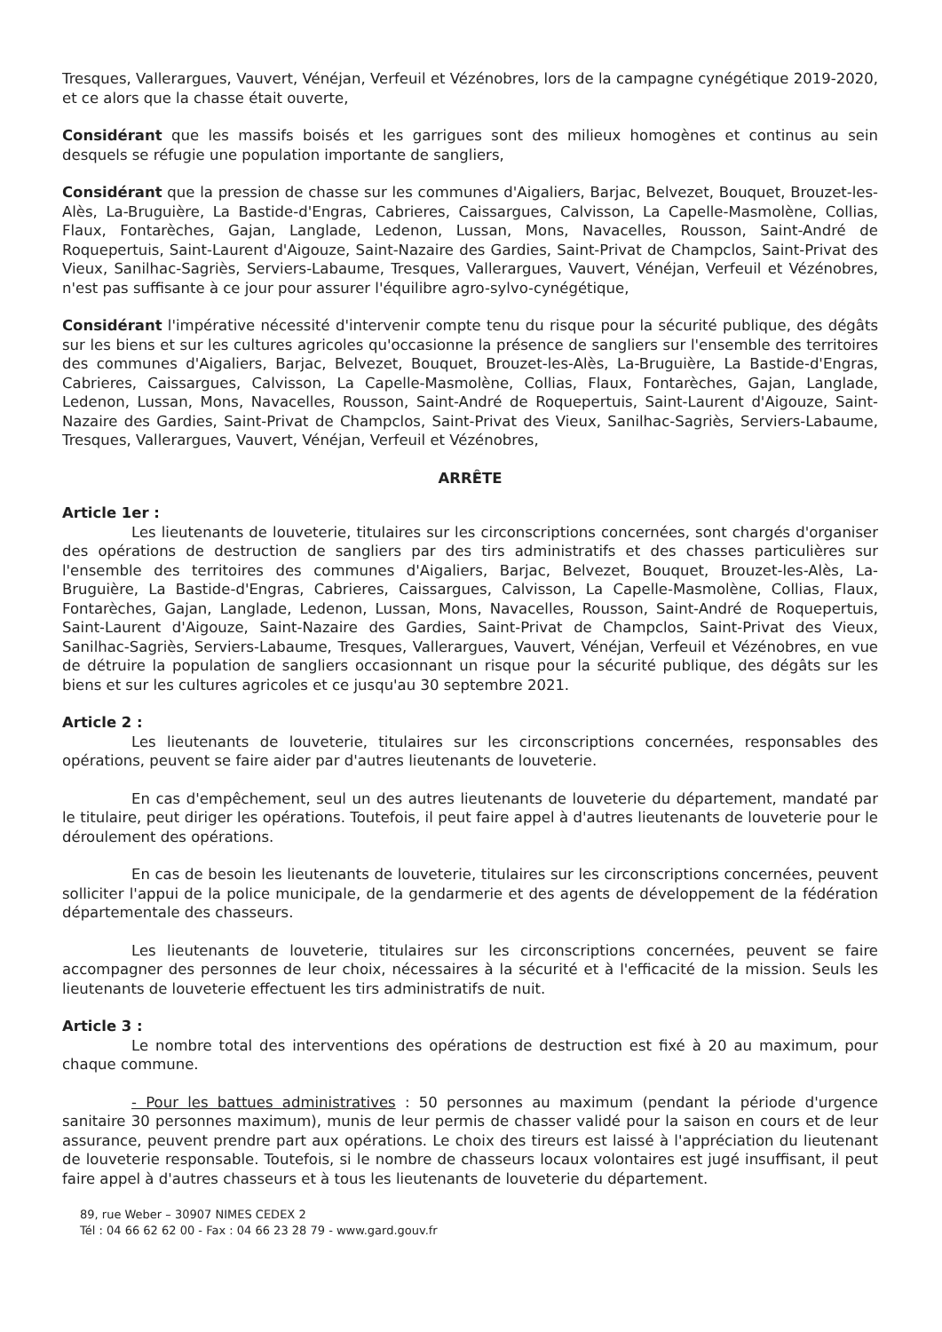Tresques, Vallerargues, Vauvert, Vénéjan, Verfeuil et Vézénobres, lors de la campagne cynégétique 2019-2020, et ce alors que la chasse était ouverte,
Considérant que les massifs boisés et les garrigues sont des milieux homogènes et continus au sein desquels se réfugie une population importante de sangliers,
Considérant que la pression de chasse sur les communes d'Aigaliers, Barjac, Belvezet, Bouquet, Brouzet-les-Alès, La-Bruguière, La Bastide-d'Engras, Cabrieres, Caissargues, Calvisson, La Capelle-Masmolène, Collias, Flaux, Fontarèches, Gajan, Langlade, Ledenon, Lussan, Mons, Navacelles, Rousson, Saint-André de Roquepertuis, Saint-Laurent d'Aigouze, Saint-Nazaire des Gardies, Saint-Privat de Champclos, Saint-Privat des Vieux, Sanilhac-Sagriès, Serviers-Labaume, Tresques, Vallerargues, Vauvert, Vénéjan, Verfeuil et Vézénobres, n'est pas suffisante à ce jour pour assurer l'équilibre agro-sylvo-cynégétique,
Considérant l'impérative nécessité d'intervenir compte tenu du risque pour la sécurité publique, des dégâts sur les biens et sur les cultures agricoles qu'occasionne la présence de sangliers sur l'ensemble des territoires des communes d'Aigaliers, Barjac, Belvezet, Bouquet, Brouzet-les-Alès, La-Bruguière, La Bastide-d'Engras, Cabrieres, Caissargues, Calvisson, La Capelle-Masmolène, Collias, Flaux, Fontarèches, Gajan, Langlade, Ledenon, Lussan, Mons, Navacelles, Rousson, Saint-André de Roquepertuis, Saint-Laurent d'Aigouze, Saint-Nazaire des Gardies, Saint-Privat de Champclos, Saint-Privat des Vieux, Sanilhac-Sagriès, Serviers-Labaume, Tresques, Vallerargues, Vauvert, Vénéjan, Verfeuil et Vézénobres,
ARRÊTE
Article 1er :
Les lieutenants de louveterie, titulaires sur les circonscriptions concernées, sont chargés d'organiser des opérations de destruction de sangliers par des tirs administratifs et des chasses particulières sur l'ensemble des territoires des communes d'Aigaliers, Barjac, Belvezet, Bouquet, Brouzet-les-Alès, La-Bruguière, La Bastide-d'Engras, Cabrieres, Caissargues, Calvisson, La Capelle-Masmolène, Collias, Flaux, Fontarèches, Gajan, Langlade, Ledenon, Lussan, Mons, Navacelles, Rousson, Saint-André de Roquepertuis, Saint-Laurent d'Aigouze, Saint-Nazaire des Gardies, Saint-Privat de Champclos, Saint-Privat des Vieux, Sanilhac-Sagriès, Serviers-Labaume, Tresques, Vallerargues, Vauvert, Vénéjan, Verfeuil et Vézénobres, en vue de détruire la population de sangliers occasionnant un risque pour la sécurité publique, des dégâts sur les biens et sur les cultures agricoles et ce jusqu'au 30 septembre 2021.
Article 2 :
Les lieutenants de louveterie, titulaires sur les circonscriptions concernées, responsables des opérations, peuvent se faire aider par d'autres lieutenants de louveterie.
En cas d'empêchement, seul un des autres lieutenants de louveterie du département, mandaté par le titulaire, peut diriger les opérations. Toutefois, il peut faire appel à d'autres lieutenants de louveterie pour le déroulement des opérations.
En cas de besoin les lieutenants de louveterie, titulaires sur les circonscriptions concernées, peuvent solliciter l'appui de la police municipale, de la gendarmerie et des agents de développement de la fédération départementale des chasseurs.
Les lieutenants de louveterie, titulaires sur les circonscriptions concernées, peuvent se faire accompagner des personnes de leur choix, nécessaires à la sécurité et à l'efficacité de la mission. Seuls les lieutenants de louveterie effectuent les tirs administratifs de nuit.
Article 3 :
Le nombre total des interventions des opérations de destruction est fixé à 20 au maximum, pour chaque commune.
- Pour les battues administratives : 50 personnes au maximum (pendant la période d'urgence sanitaire 30 personnes maximum), munis de leur permis de chasser validé pour la saison en cours et de leur assurance, peuvent prendre part aux opérations. Le choix des tireurs est laissé à l'appréciation du lieutenant de louveterie responsable. Toutefois, si le nombre de chasseurs locaux volontaires est jugé insuffisant, il peut faire appel à d'autres chasseurs et à tous les lieutenants de louveterie du département.
89, rue Weber – 30907 NIMES CEDEX 2
Tél : 04 66 62 62 00 - Fax : 04 66 23 28 79 - www.gard.gouv.fr